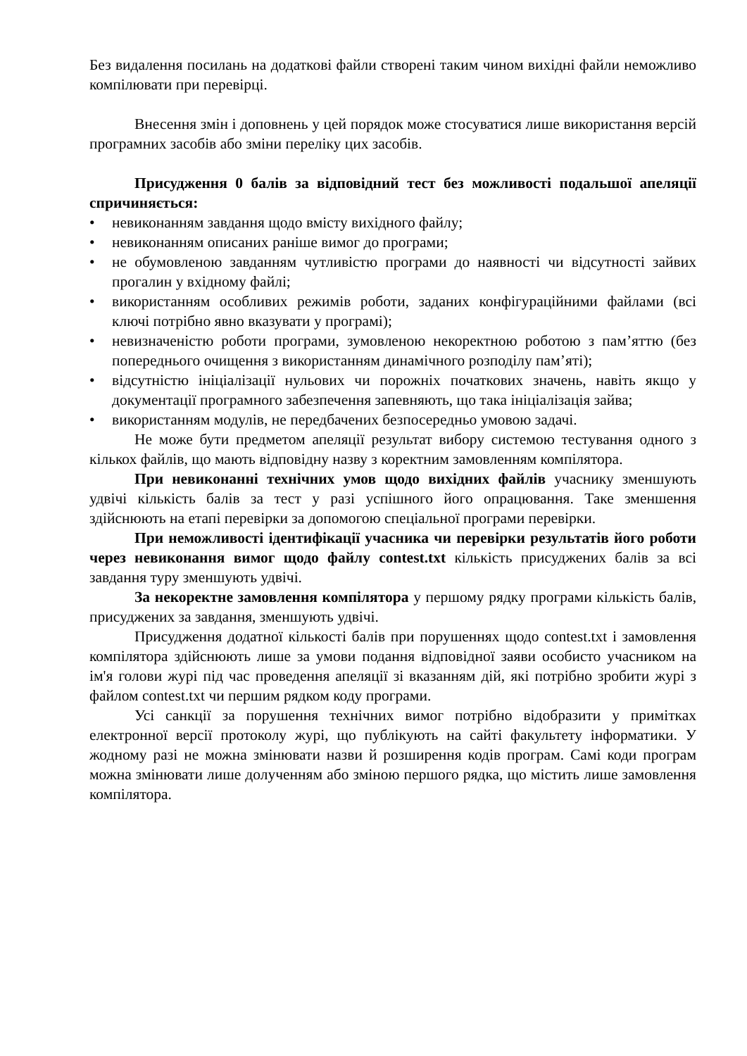Без видалення посилань на додаткові файли створені таким чином вихідні файли неможливо компілювати при перевірці.
Внесення змін і доповнень у цей порядок може стосуватися лише використання версій програмних засобів або зміни переліку цих засобів.
Присудження 0 балів за відповідний тест без можливості подальшої апеляції спричиняється:
• невиконанням завдання щодо вмісту вихідного файлу;
• невиконанням описаних раніше вимог до програми;
• не обумовленою завданням чутливістю програми до наявності чи відсутності зайвих прогалин у вхідному файлі;
• використанням особливих режимів роботи, заданих конфігураційними файлами (всі ключі потрібно явно вказувати у програмі);
• невизначеністю роботи програми, зумовленою некоректною роботою з пам’яттю (без попереднього очищення з використанням динамічного розподілу пам’яті);
• відсутністю ініціалізації нульових чи порожніх початкових значень, навіть якщо у документації програмного забезпечення запевняють, що така ініціалізація зайва;
• використанням модулів, не передбачених безпосередньо умовою задачі.
Не може бути предметом апеляції результат вибору системою тестування одного з кількох файлів, що мають відповідну назву з коректним замовленням компілятора.
При невиконанні технічних умов щодо вихідних файлів учаснику зменшують удвічі кількість балів за тест у разі успішного його опрацювання. Таке зменшення здійснюють на етапі перевірки за допомогою спеціальної програми перевірки.
При неможливості ідентифікації учасника чи перевірки результатів його роботи через невиконання вимог щодо файлу contest.txt кількість присуджених балів за всі завдання туру зменшують удвічі.
За некоректне замовлення компілятора у першому рядку програми кількість балів, присуджених за завдання, зменшують удвічі.
Присудження додатної кількості балів при порушеннях щодо contest.txt і замовлення компілятора здійснюють лише за умови подання відповідної заяви особисто учасником на ім'я голови журі під час проведення апеляції зі вказанням дій, які потрібно зробити журі з файлом contest.txt чи першим рядком коду програми.
Усі санкції за порушення технічних вимог потрібно відобразити у примітках електронної версії протоколу журі, що публікують на сайті факультету інформатики. У жодному разі не можна змінювати назви й розширення кодів програм. Самі коди програм можна змінювати лише долученням або зміною першого рядка, що містить лише замовлення компілятора.